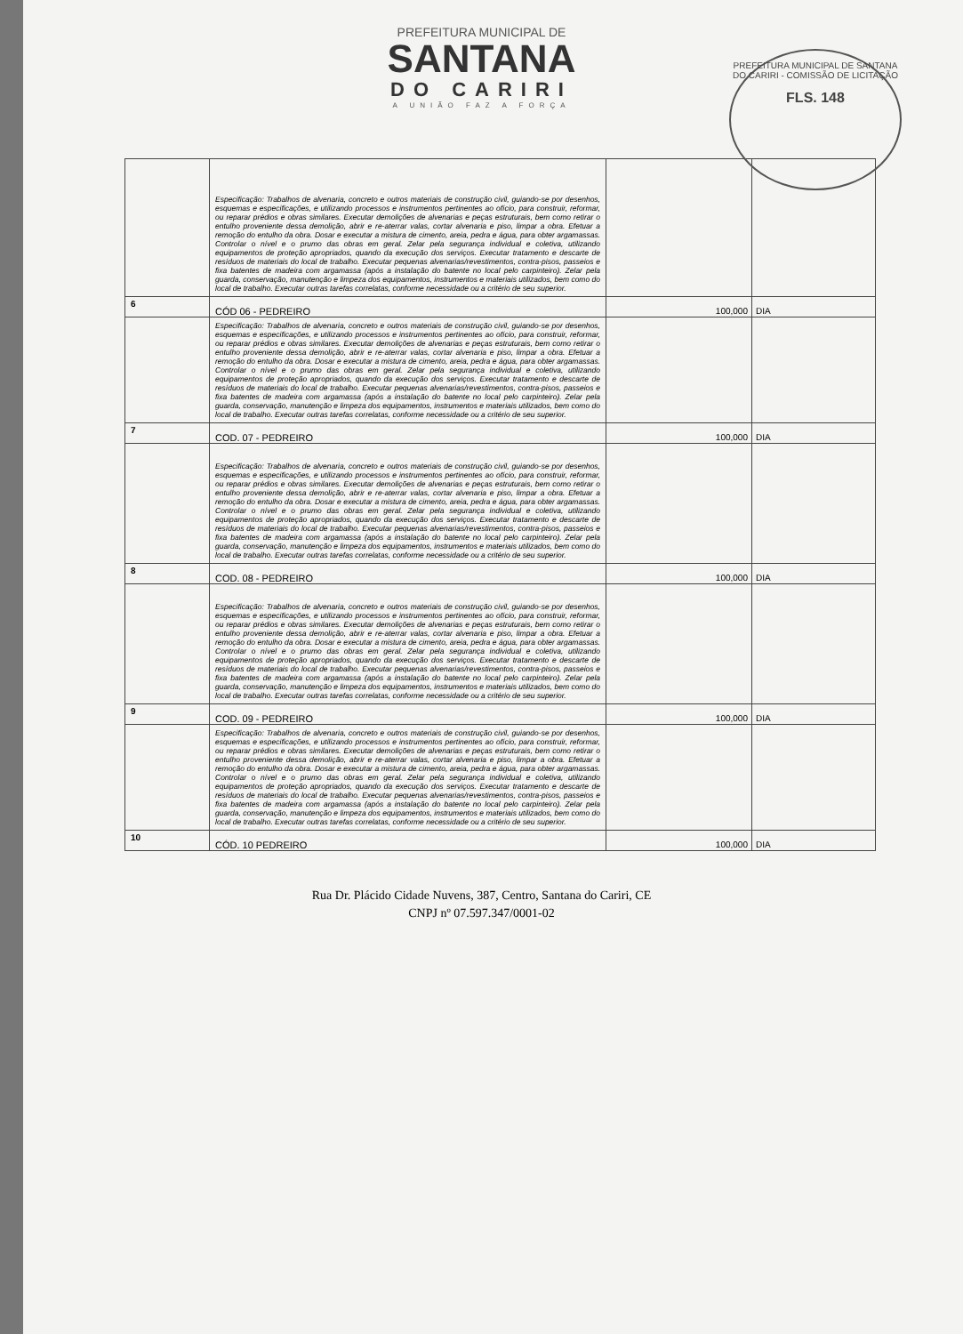PREFEITURA MUNICIPAL DE
SANTANA
DO CARIRI
A UNIÃO FAZ A FORÇA
PREFEITURA MUNICIPAL DE SANTANA DO CARIRI - COMISSÃO DE LICITAÇÃO
FLS. 148
| | Especificação: Trabalhos de alvenaria, concreto e outros materiais de construção civil, guiando-se por desenhos, esquemas e especificações, e utilizando processos e instrumentos pertinentes ao ofício, para construir, reformar, ou reparar prédios e obras similares. Executar demolições de alvenarias e peças estruturais, bem como retirar o entulho proveniente dessa demolição, abrir e re-aterrar valas, cortar alvenaria e piso, limpar a obra. Efetuar a remoção do entulho da obra. Dosar e executar a mistura de cimento, areia, pedra e água, para obter argamassas. Controlar o nível e o prumo das obras em geral. Zelar pela segurança individual e coletiva, utilizando equipamentos de proteção apropriados, quando da execução dos serviços. Executar tratamento e descarte de resíduos de materiais do local de trabalho. Executar pequenas alvenarias/revestimentos, contra-pisos, passeios e fixa batentes de madeira com argamassa (após a instalação do batente no local pelo carpinteiro). Zelar pela guarda, conservação, manutenção e limpeza dos equipamentos, instrumentos e materiais utilizados, bem como do local de trabalho. Executar outras tarefas correlatas, conforme necessidade ou a critério de seu superior. | | |
| 6 | CÓD 06 - PEDREIRO | 100,000 | DIA |
| | Especificação: Trabalhos de alvenaria, concreto e outros materiais de construção civil, guiando-se por desenhos, esquemas e especificações, e utilizando processos e instrumentos pertinentes ao ofício, para construir, reformar, ou reparar prédios e obras similares. Executar demolições de alvenarias e peças estruturais, bem como retirar o entulho proveniente dessa demolição, abrir e re-aterrar valas, cortar alvenaria e piso, limpar a obra. Efetuar a remoção do entulho da obra. Dosar e executar a mistura de cimento, areia, pedra e água, para obter argamassas. Controlar o nível e o prumo das obras em geral. Zelar pela segurança individual e coletiva, utilizando equipamentos de proteção apropriados, quando da execução dos serviços. Executar tratamento e descarte de resíduos de materiais do local de trabalho. Executar pequenas alvenarias/revestimentos, contra-pisos, passeios e fixa batentes de madeira com argamassa (após a instalação do batente no local pelo carpinteiro). Zelar pela guarda, conservação, manutenção e limpeza dos equipamentos, instrumentos e materiais utilizados, bem como do local de trabalho. Executar outras tarefas correlatas, conforme necessidade ou a critério de seu superior. | | |
| 7 | COD. 07 - PEDREIRO | 100,000 | DIA |
| | Especificação: Trabalhos de alvenaria, concreto e outros materiais de construção civil, guiando-se por desenhos, esquemas e especificações, e utilizando processos e instrumentos pertinentes ao ofício, para construir, reformar, ou reparar prédios e obras similares. Executar demolições de alvenarias e peças estruturais, bem como retirar o entulho proveniente dessa demolição, abrir e re-aterrar valas, cortar alvenaria e piso, limpar a obra. Efetuar a remoção do entulho da obra. Dosar e executar a mistura de cimento, areia, pedra e água, para obter argamassas. Controlar o nível e o prumo das obras em geral. Zelar pela segurança individual e coletiva, utilizando equipamentos de proteção apropriados, quando da execução dos serviços. Executar tratamento e descarte de resíduos de materiais do local de trabalho. Executar pequenas alvenarias/revestimentos, contra-pisos, passeios e fixa batentes de madeira com argamassa (após a instalação do batente no local pelo carpinteiro). Zelar pela guarda, conservação, manutenção e limpeza dos equipamentos, instrumentos e materiais utilizados, bem como do local de trabalho. Executar outras tarefas correlatas, conforme necessidade ou a critério de seu superior. | | |
| 8 | COD. 08 - PEDREIRO | 100,000 | DIA |
| | Especificação: Trabalhos de alvenaria, concreto e outros materiais de construção civil, guiando-se por desenhos, esquemas e especificações, e utilizando processos e instrumentos pertinentes ao ofício, para construir, reformar, ou reparar prédios e obras similares. Executar demolições de alvenarias e peças estruturais, bem como retirar o entulho proveniente dessa demolição, abrir e re-aterrar valas, cortar alvenaria e piso, limpar a obra. Efetuar a remoção do entulho da obra. Dosar e executar a mistura de cimento, areia, pedra e água, para obter argamassas. Controlar o nível e o prumo das obras em geral. Zelar pela segurança individual e coletiva, utilizando equipamentos de proteção apropriados, quando da execução dos serviços. Executar tratamento e descarte de resíduos de materiais do local de trabalho. Executar pequenas alvenarias/revestimentos, contra-pisos, passeios e fixa batentes de madeira com argamassa (após a instalação do batente no local pelo carpinteiro). Zelar pela guarda, conservação, manutenção e limpeza dos equipamentos, instrumentos e materiais utilizados, bem como do local de trabalho. Executar outras tarefas correlatas, conforme necessidade ou a critério de seu superior. | | |
| 9 | COD. 09 - PEDREIRO | 100,000 | DIA |
| | Especificação: Trabalhos de alvenaria, concreto e outros materiais de construção civil, guiando-se por desenhos, esquemas e especificações, e utilizando processos e instrumentos pertinentes ao ofício, para construir, reformar, ou reparar prédios e obras similares. Executar demolições de alvenarias e peças estruturais, bem como retirar o entulho proveniente dessa demolição, abrir e re-aterrar valas, cortar alvenaria e piso, limpar a obra. Efetuar a remoção do entulho da obra. Dosar e executar a mistura de cimento, areia, pedra e água, para obter argamassas. Controlar o nível e o prumo das obras em geral. Zelar pela segurança individual e coletiva, utilizando equipamentos de proteção apropriados, quando da execução dos serviços. Executar tratamento e descarte de resíduos de materiais do local de trabalho. Executar pequenas alvenarias/revestimentos, contra-pisos, passeios e fixa batentes de madeira com argamassa (após a instalação do batente no local pelo carpinteiro). Zelar pela guarda, conservação, manutenção e limpeza dos equipamentos, instrumentos e materiais utilizados, bem como do local de trabalho. Executar outras tarefas correlatas, conforme necessidade ou a critério de seu superior. | | |
| 10 | CÓD. 10 PEDREIRO | 100,000 | DIA |
Rua Dr. Plácido Cidade Nuvens, 387, Centro, Santana do Cariri, CE
CNPJ nº 07.597.347/0001-02